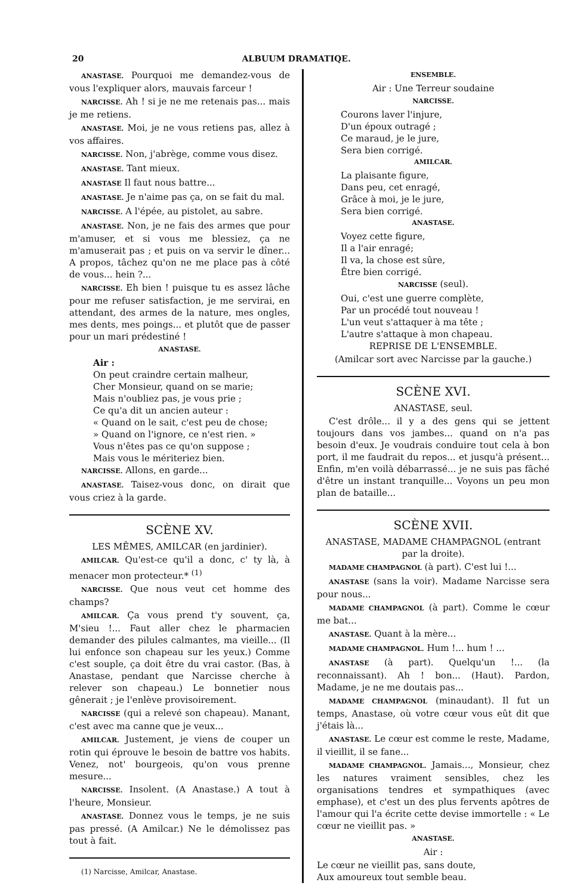20 ALBUUM DRAMATIQE.
ANASTASE. Pourquoi me demandez-vous de vous l'expliquer alors, mauvais farceur !
NARCISSE. Ah ! si je ne me retenais pas... mais je me retiens.
ANASTASE. Moi, je ne vous retiens pas, allez à vos affaires.
NARCISSE. Non, j'abrège, comme vous disez.
ANASTASE. Tant mieux.
ANASTASE Il faut nous battre...
ANASTASE. Je n'aime pas ça, on se fait du mal.
NARCISSE. A l'épée, au pistolet, au sabre.
ANASTASE. Non, je ne fais des armes que pour m'amuser, et si vous me blessiez, ça ne m'amuserait pas ; et puis on va servir le dîner... A propos, tâchez qu'on ne me place pas à côté de vous... hein ?...
NARCISSE. Eh bien ! puisque tu es assez lâche pour me refuser satisfaction, je me servirai, en attendant, des armes de la nature, mes ongles, mes dents, mes poings... et plutôt que de passer pour un mari prédestiné !
ANASTASE.
Air :
On peut craindre certain malheur,
Cher Monsieur, quand on se marie;
Mais n'oubliez pas, je vous prie ;
Ce qu'a dit un ancien auteur :
« Quand on le sait, c'est peu de chose;
» Quand on l'ignore, ce n'est rien. »
Vous n'êtes pas ce qu'on suppose ;
Mais vous le mériteriez bien.
NARCISSE. Allons, en garde...
ANASTASE. Taisez-vous donc, on dirait que vous criez à la garde.
SCÈNE XV.
LES MÊMES, AMILCAR (en jardinier).
AMILCAR. Qu'est-ce qu'il a donc, c' ty là, à menacer mon protecteur.* <sup>(1)</sup>
NARCISSE. Que nous veut cet homme des champs?
AMILCAR. Ça vous prend t'y souvent, ça, M'sieu !... Faut aller chez le pharmacien demander des pilules calmantes, ma vieille... (Il lui enfonce son chapeau sur les yeux.) Comme c'est souple, ça doit être du vrai castor. (Bas, à Anastase, pendant que Narcisse cherche à relever son chapeau.) Le bonnetier nous gênerait ; je l'enlève provisoirement.
NARCISSE (qui a relevé son chapeau). Manant, c'est avec ma canne que je veux...
AMILCAR. Justement, je viens de couper un rotin qui éprouve le besoin de battre vos habits. Venez, not' bourgeois, qu'on vous prenne mesure...
NARCISSE. Insolent. (A Anastase.) A tout à l'heure, Monsieur.
ANASTASE. Donnez vous le temps, je ne suis pas pressé. (A Amilcar.) Ne le démolissez pas tout à fait.
(1) Narcisse, Amilcar, Anastase.
ENSEMBLE.
Air : Une Terreur soudaine
NARCISSE.
Courons laver l'injure,
D'un époux outragé ;
Ce maraud, je le jure,
Sera bien corrigé.
AMILCAR.
La plaisante figure,
Dans peu, cet enragé,
Grâce à moi, je le jure,
Sera bien corrigé.
ANASTASE.
Voyez cette figure,
Il a l'air enragé;
Il va, la chose est sûre,
Être bien corrigé.
NARCISSE (seul).
Oui, c'est une guerre complète,
Par un procédé tout nouveau !
L'un veut s'attaquer à ma tête ;
L'autre s'attaque à mon chapeau.
REPRISE DE L'ENSEMBLE.
(Amilcar sort avec Narcisse par la gauche.)
SCÈNE XVI.
ANASTASE, seul.
C'est drôle... il y a des gens qui se jettent toujours dans vos jambes... quand on n'a pas besoin d'eux. Je voudrais conduire tout cela à bon port, il me faudrait du repos... et jusqu'à présent... Enfin, m'en voilà débarrassé... je ne suis pas fâché d'être un instant tranquille... Voyons un peu mon plan de bataille...
SCÈNE XVII.
ANASTASE, MADAME CHAMPAGNOL (entrant par la droite).
MADAME CHAMPAGNOL (à part). C'est lui !...
ANASTASE (sans la voir). Madame Narcisse sera pour nous...
MADAME CHAMPAGNOL (à part). Comme le cœur me bat...
ANASTASE. Quant à la mère...
MADAME CHAMPAGNOL. Hum !... hum ! ...
ANASTASE (à part). Quelqu'un !... (la reconnaissant). Ah ! bon... (Haut). Pardon, Madame, je ne me doutais pas...
MADAME CHAMPAGNOL (minaudant). Il fut un temps, Anastase, où votre cœur vous eût dit que j'étais là...
ANASTASE. Le cœur est comme le reste, Madame, il vieillit, il se fane...
MADAME CHAMPAGNOL. Jamais..., Monsieur, chez les natures vraiment sensibles, chez les organisations tendres et sympathiques (avec emphase), et c'est un des plus fervents apôtres de l'amour qui l'a écrite cette devise immortelle : « Le cœur ne vieillit pas. »
ANASTASE.
Air :
Le cœur ne vieillit pas, sans doute,
Aux amoureux tout semble beau.